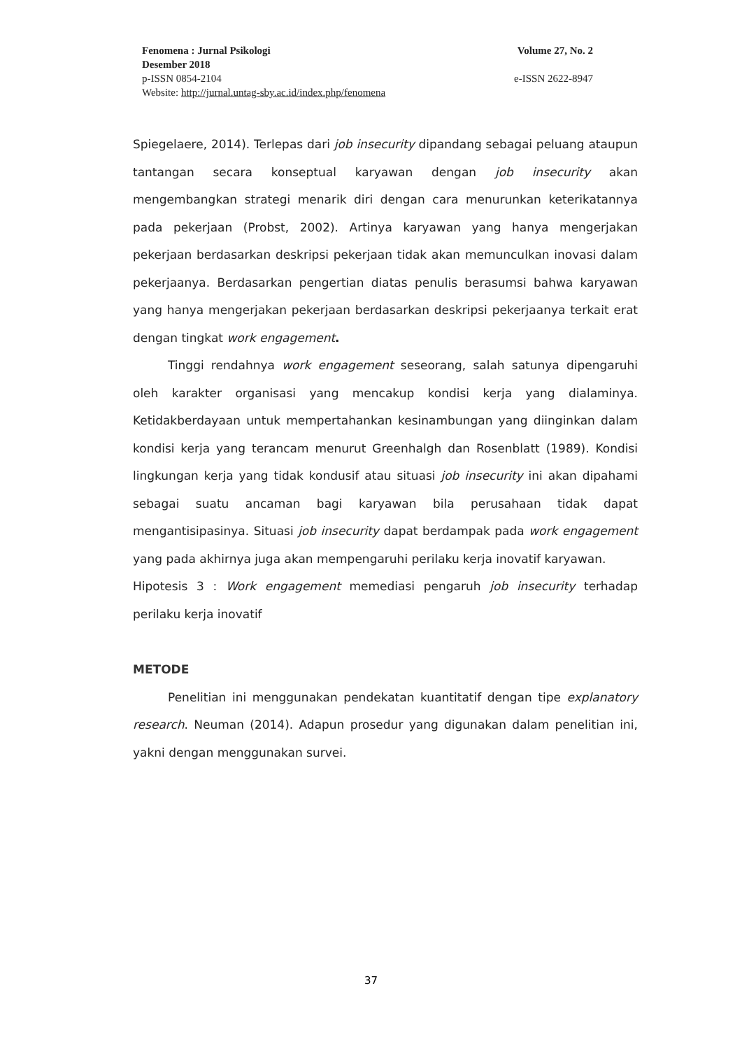Fenomena : Jurnal Psikologi Volume 27, No. 2
Desember 2018
p-ISSN 0854-2104 e-ISSN 2622-8947
Website: http://jurnal.untag-sby.ac.id/index.php/fenomena
Spiegelaere, 2014). Terlepas dari job insecurity dipandang sebagai peluang ataupun tantangan secara konseptual karyawan dengan job insecurity akan mengembangkan strategi menarik diri dengan cara menurunkan keterikatannya pada pekerjaan (Probst, 2002). Artinya karyawan yang hanya mengerjakan pekerjaan berdasarkan deskripsi pekerjaan tidak akan memunculkan inovasi dalam pekerjaanya. Berdasarkan pengertian diatas penulis berasumsi bahwa karyawan yang hanya mengerjakan pekerjaan berdasarkan deskripsi pekerjaanya terkait erat dengan tingkat work engagement.
Tinggi rendahnya work engagement seseorang, salah satunya dipengaruhi oleh karakter organisasi yang mencakup kondisi kerja yang dialaminya. Ketidakberdayaan untuk mempertahankan kesinambungan yang diinginkan dalam kondisi kerja yang terancam menurut Greenhalgh dan Rosenblatt (1989). Kondisi lingkungan kerja yang tidak kondusif atau situasi job insecurity ini akan dipahami sebagai suatu ancaman bagi karyawan bila perusahaan tidak dapat mengantisipasinya. Situasi job insecurity dapat berdampak pada work engagement yang pada akhirnya juga akan mempengaruhi perilaku kerja inovatif karyawan.
Hipotesis 3 : Work engagement memediasi pengaruh job insecurity terhadap perilaku kerja inovatif
METODE
Penelitian ini menggunakan pendekatan kuantitatif dengan tipe explanatory research. Neuman (2014). Adapun prosedur yang digunakan dalam penelitian ini, yakni dengan menggunakan survei.
37